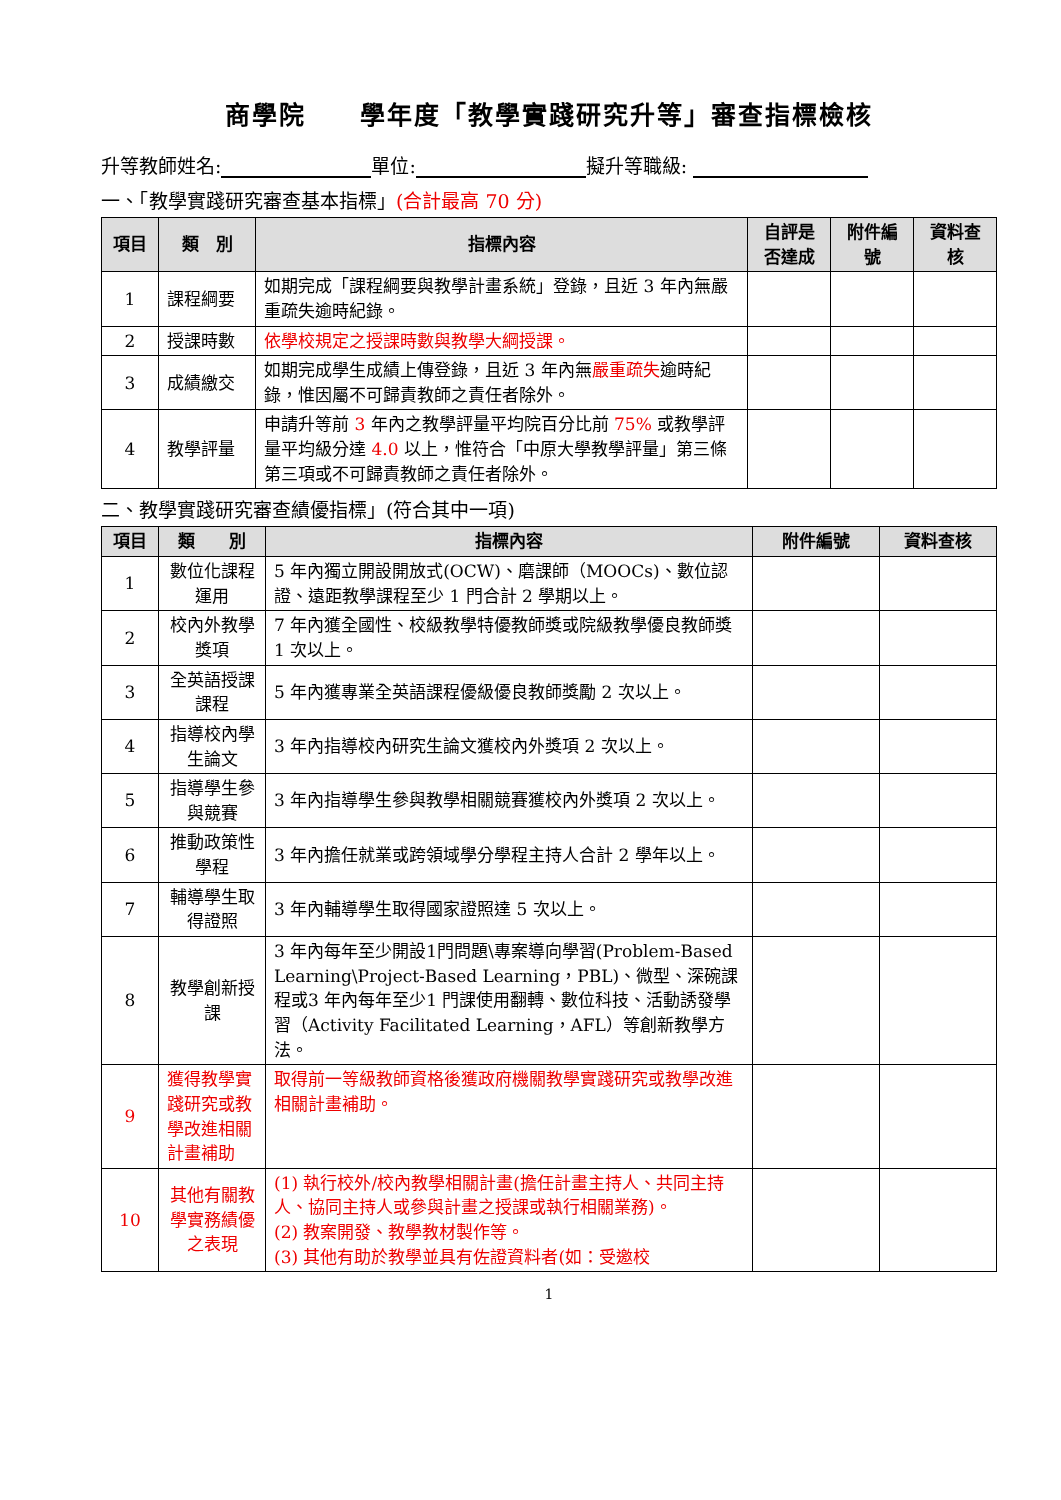商學院　　學年度「教學實踐研究升等」審查指標檢核
升等教師姓名: 單位: 擬升等職級:
一、「教學實踐研究審查基本指標」(合計最高 70 分)
| 項目 | 類 別 | 指標內容 | 自評是否達成 | 附件編號 | 資料查核 |
| --- | --- | --- | --- | --- | --- |
| 1 | 課程綱要 | 如期完成「課程綱要與教學計畫系統」登錄，且近 3 年內無嚴重疏失逾時紀錄。 | | | |
| 2 | 授課時數 | 依學校規定之授課時數與教學大綱授課。 | | | |
| 3 | 成績繳交 | 如期完成學生成績上傳登錄，且近 3 年內無 嚴重疏失 逾時紀錄，惟因屬不可歸責教師之責任者除外。 | | | |
| 4 | 教學評量 | 申請升等前 3 年內之教學評量平均院百分比前 75% 或教學評量平均級分達 4.0 以上，惟符合「中原大學教學評量」第三條第三項或不可歸責教師之責任者除外。 | | | |
二、教學實踐研究審查績優指標」(符合其中一項)
| 項目 | 類 別 | 指標內容 | 附件編號 | 資料查核 |
| --- | --- | --- | --- | --- |
| 1 | 數位化課程運用 | 5 年內獨立開設開放式(OCW)、磨課師（MOOCs)、數位認證、遠距教學課程至少 1 門合計 2 學期以上。 | | |
| 2 | 校內外教學獎項 | 7 年內獲全國性、校級教學特優教師獎或院級教學優良教師獎 1 次以上。 | | |
| 3 | 全英語授課課程 | 5 年內獲專業全英語課程優級優良教師獎勵 2 次以上。 | | |
| 4 | 指導校內學生論文 | 3 年內指導校內研究生論文獲校內外獎項 2 次以上。 | | |
| 5 | 指導學生參與競賽 | 3 年內指導學生參與教學相關競賽獲校內外獎項 2 次以上。 | | |
| 6 | 推動政策性學程 | 3 年內擔任就業或跨領域學分學程主持人合計 2 學年以上。 | | |
| 7 | 輔導學生取得證照 | 3 年內輔導學生取得國家證照達 5 次以上。 | | |
| 8 | 教學創新授課 | 3 年內每年至少開設1門問題\專案導向學習(Problem-Based Learning\Project-Based Learning，PBL)、微型、深碗課程或3 年內每年至少1 門課使用翻轉、數位科技、活動誘發學習（Activity Facilitated Learning，AFL）等創新教學方法。 | | |
| 9 | 獲得教學實踐研究或教學改進相關計畫補助 | 取得前一等級教師資格後獲政府機關教學實踐研究或教學改進相關計畫補助。 | | |
| 10 | 其他有關教學實務績優之表現 | (1) 執行校外/校內教學相關計畫(擔任計畫主持人、共同主持人、協同主持人或參與計畫之授課或執行相關業務)。 (2) 教案開發、教學教材製作等。 (3) 其他有助於教學並具有佐證資料者(如：受邀校 | | |
1